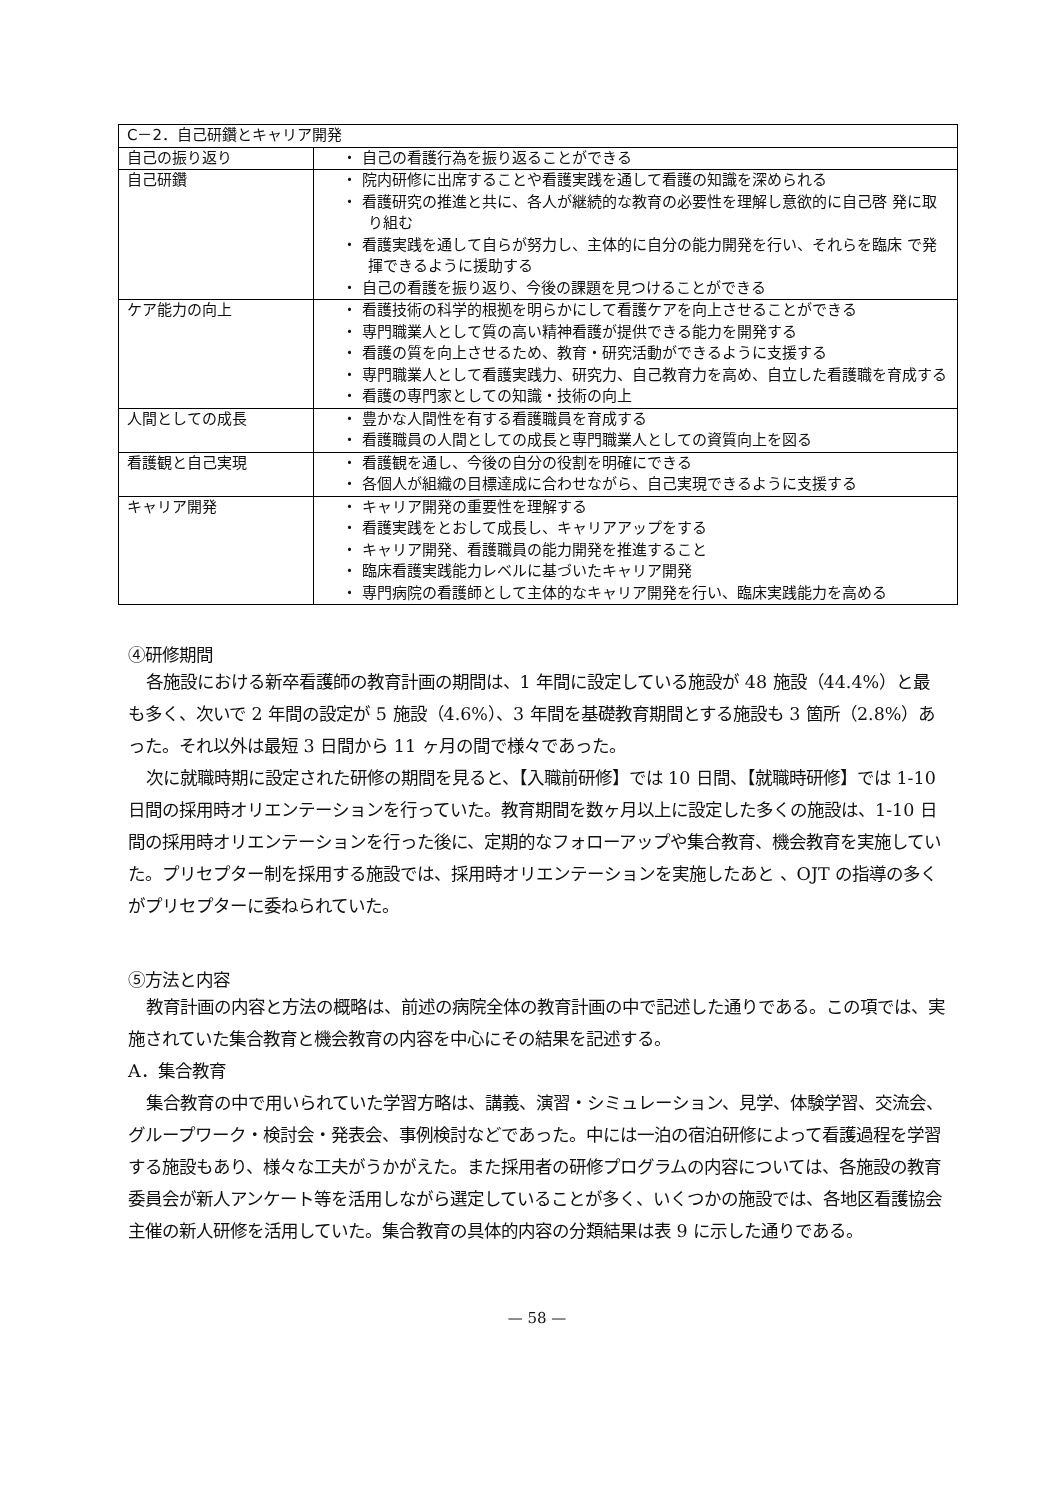| C－2．自己研鑽とキャリア開発 | |
| 自己の振り返り | ・ 自己の看護行為を振り返ることができる |
| 自己研鑽 | ・ 院内研修に出席することや看護実践を通して看護の知識を深められる ・ 看護研究の推進と共に、各人が継続的な教育の必要性を理解し意欲的に自己啓 発に取り組む ・ 看護実践を通して自らが努力し、主体的に自分の能力開発を行い、それらを臨床 で発揮できるように援助する ・ 自己の看護を振り返り、今後の課題を見つけることができる |
| ケア能力の向上 | ・ 看護技術の科学的根拠を明らかにして看護ケアを向上させることができる ・ 専門職業人として質の高い精神看護が提供できる能力を開発する ・ 看護の質を向上させるため、教育・研究活動ができるように支援する ・ 専門職業人として看護実践力、研究力、自己教育力を高め、自立した看護職を育成する ・ 看護の専門家としての知識・技術の向上 |
| 人間としての成長 | ・ 豊かな人間性を有する看護職員を育成する ・ 看護職員の人間としての成長と専門職業人としての資質向上を図る |
| 看護観と自己実現 | ・ 看護観を通し、今後の自分の役割を明確にできる ・ 各個人が組織の目標達成に合わせながら、自己実現できるように支援する |
| キャリア開発 | ・ キャリア開発の重要性を理解する ・ 看護実践をとおして成長し、キャリアアップをする ・ キャリア開発、看護職員の能力開発を推進すること ・ 臨床看護実践能力レベルに基づいたキャリア開発 ・ 専門病院の看護師として主体的なキャリア開発を行い、臨床実践能力を高める |
④研修期間
各施設における新卒看護師の教育計画の期間は、1 年間に設定している施設が 48 施設（44.4%）と最も多く、次いで 2 年間の設定が 5 施設（4.6%）、3 年間を基礎教育期間とする施設も 3 箇所（2.8%）あった。それ以外は最短 3 日間から 11 ヶ月の間で様々であった。
次に就職時期に設定された研修の期間を見ると、【入職前研修】では 10 日間、【就職時研修】では 1-10 日間の採用時オリエンテーションを行っていた。教育期間を数ヶ月以上に設定した多くの施設は、1-10 日間の採用時オリエンテーションを行った後に、定期的なフォローアップや集合教育、機会教育を実施していた。プリセプター制を採用する施設では、採用時オリエンテーションを実施したあと 、OJT の指導の多くがプリセプターに委ねられていた。
⑤方法と内容
教育計画の内容と方法の概略は、前述の病院全体の教育計画の中で記述した通りである。この項では、実施されていた集合教育と機会教育の内容を中心にその結果を記述する。
A．集合教育
集合教育の中で用いられていた学習方略は、講義、演習・シミュレーション、見学、体験学習、交流会、グループワーク・検討会・発表会、事例検討などであった。中には一泊の宿泊研修によって看護過程を学習する施設もあり、様々な工夫がうかがえた。また採用者の研修プログラムの内容については、各施設の教育委員会が新人アンケート等を活用しながら選定していることが多く、いくつかの施設では、各地区看護協会主催の新人研修を活用していた。集合教育の具体的内容の分類結果は表 9 に示した通りである。
— 58 —